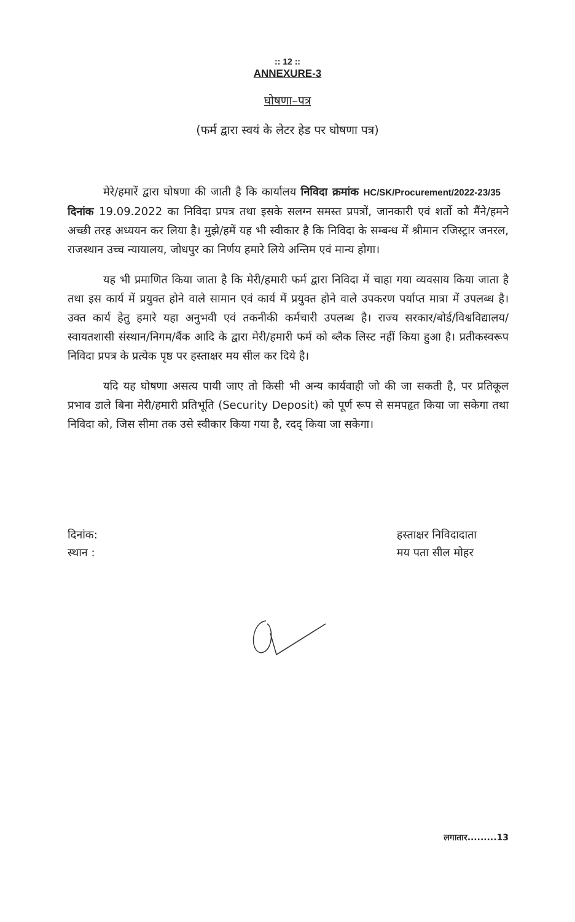:: 12 ::
ANNEXURE-3
घोषणा–पत्र
(फर्म द्वारा स्वयं के लेटर हेड पर घोषणा पत्र)
मेरे/हमारें द्वारा घोषणा की जाती है कि कार्यालय निविदा क्रमांक HC/SK/Procurement/2022-23/35 दिनांक 19.09.2022 का निविदा प्रपत्र तथा इसके सलग्न समस्त प्रपत्रों, जानकारी एवं शर्तो को मैंने/हमने अच्छी तरह अध्ययन कर लिया है। मुझे/हमें यह भी स्वीकार है कि निविदा के सम्बन्ध में श्रीमान रजिस्ट्रार जनरल, राजस्थान उच्च न्यायालय, जोधपुर का निर्णय हमारे लिये अन्तिम एवं मान्य होगा।
यह भी प्रमाणित किया जाता है कि मेरी/हमारी फर्म द्वारा निविदा में चाहा गया व्यवसाय किया जाता है तथा इस कार्य में प्रयुक्त होने वाले सामान एवं कार्य में प्रयुक्त होने वाले उपकरण पर्याप्त मात्रा में उपलब्ध है। उक्त कार्य हेतु हमारे यहा अनुभवी एवं तकनीकी कर्मचारी उपलब्ध है। राज्य सरकार/बोर्ड/विश्वविद्यालय/स्वायतशासी संस्थान/निगम/बैंक आदि के द्वारा मेरी/हमारी फर्म को ब्लैक लिस्ट नहीं किया हुआ है। प्रतीकस्वरूप निविदा प्रपत्र के प्रत्येक पृष्ठ पर हस्ताक्षर मय सील कर दिये है।
यदि यह घोषणा असत्य पायी जाए तो किसी भी अन्य कार्यवाही जो की जा सकती है, पर प्रतिकूल प्रभाव डाले बिना मेरी/हमारी प्रतिभूति (Security Deposit) को पूर्ण रूप से समपहृत किया जा सकेगा तथा निविदा को, जिस सीमा तक उसे स्वीकार किया गया है, रदद् किया जा सकेगा।
दिनांक:
स्थान :
हस्ताक्षर निविदादाता
मय पता सील मोहर
लगातार.........13